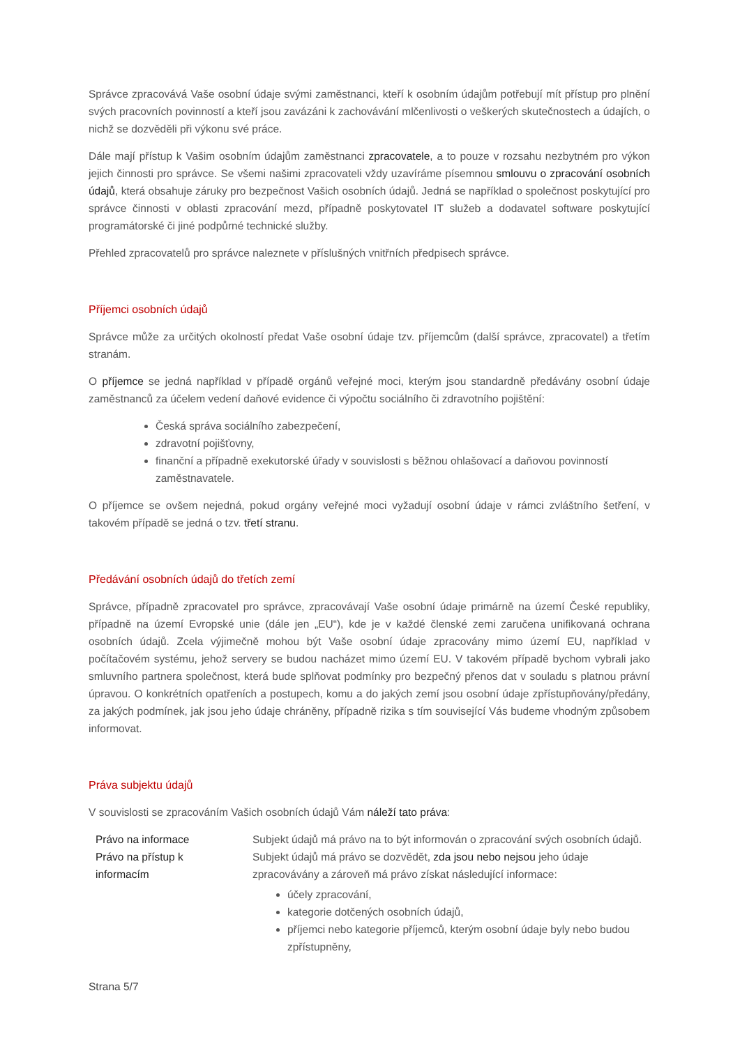Správce zpracovává Vaše osobní údaje svými zaměstnanci, kteří k osobním údajům potřebují mít přístup pro plnění svých pracovních povinností a kteří jsou zavázáni k zachovávání mlčenlivosti o veškerých skutečnostech a údajích, o nichž se dozvěděli při výkonu své práce.
Dále mají přístup k Vašim osobním údajům zaměstnanci zpracovatele, a to pouze v rozsahu nezbytném pro výkon jejich činnosti pro správce. Se všemi našimi zpracovateli vždy uzavíráme písemnou smlouvu o zpracování osobních údajů, která obsahuje záruky pro bezpečnost Vašich osobních údajů. Jedná se například o společnost poskytující pro správce činnosti v oblasti zpracování mezd, případně poskytovatel IT služeb a dodavatel software poskytující programátorské či jiné podpůrné technické služby.
Přehled zpracovatelů pro správce naleznete v příslušných vnitřních předpisech správce.
Příjemci osobních údajů
Správce může za určitých okolností předat Vaše osobní údaje tzv. příjemcům (další správce, zpracovatel) a třetím stranám.
O příjemce se jedná například v případě orgánů veřejné moci, kterým jsou standardně předávány osobní údaje zaměstnanců za účelem vedení daňové evidence či výpočtu sociálního či zdravotního pojištění:
Česká správa sociálního zabezpečení,
zdravotní pojišťovny,
finanční a případně exekutorské úřady v souvislosti s běžnou ohlašovací a daňovou povinností zaměstnavatele.
O příjemce se ovšem nejedná, pokud orgány veřejné moci vyžadují osobní údaje v rámci zvláštního šetření, v takovém případě se jedná o tzv. třetí stranu.
Předávání osobních údajů do třetích zemí
Správce, případně zpracovatel pro správce, zpracovávají Vaše osobní údaje primárně na území České republiky, případně na území Evropské unie (dále jen „EU“), kde je v každé členské zemi zaručena unifikovaná ochrana osobních údajů. Zcela výjimečně mohou být Vaše osobní údaje zpracovány mimo území EU, například v počítačovém systému, jehož servery se budou nacházet mimo území EU. V takovém případě bychom vybrali jako smluvního partnera společnost, která bude splňovat podmínky pro bezpečný přenos dat v souladu s platnou právní úpravou. O konkrétních opatřeních a postupech, komu a do jakých zemí jsou osobní údaje zpřístupňovány/předány, za jakých podmínek, jak jsou jeho údaje chráněny, případně rizika s tím související Vás budeme vhodným způsobem informovat.
Práva subjektu údajů
V souvislosti se zpracováním Vašich osobních údajů Vám náleží tato práva:
| Právo na informace | Subjekt údajů má právo na to být informován o zpracování svých osobních údajů. |
| Právo na přístup k informacím | Subjekt údajů má právo se dozvědět, zda jsou nebo nejsou jeho údaje zpracovávány a zároveň má právo získat následující informace: účely zpracování, kategorie dotčených osobních údajů, příjemci nebo kategorie příjemců, kterým osobní údaje byly nebo budou zpřístupněny, |
Strana 5/7